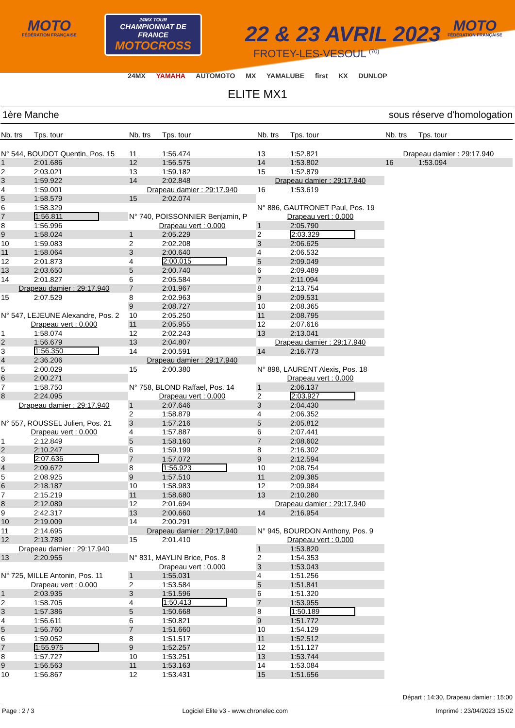MOTO
FÉDÉRATION FRANÇAISE
24MX TOUR
CHAMPIONNAT DE FRANCE
MOTOCROSS
22 & 23 AVRIL 2023
FROTEY-LES-VESOUL <sup>(70)</sup>
MOTO
FÉDÉRATION FRANÇAISE
24MX YAMAHA AUTOMOTO MX YAMALUBE first KX DUNLOP
ELITE MX1
1ère Manche sous réserve d'homologation
Nb. trs Tps. tour
| N° 544, BOUDOT Quentin, Pos. 15 | |
| 1 | 2:01.686 |
| 2 | 2:03.021 |
| 3 | 1:59.922 |
| 4 | 1:59.001 |
| 5 | 1:58.579 |
| 6 | 1:58.329 |
| 7 | 1:56.811 |
| 8 | 1:56.996 |
| 9 | 1:58.024 |
| 10 | 1:59.083 |
| 11 | 1:58.064 |
| 12 | 2:01.873 |
| 13 | 2:03.650 |
| 14 | 2:01.827 |
| Drapeau damier : 29:17.940 | |
| 15 | 2:07.529 |
| N° 547, LEJEUNE Alexandre, Pos. 2 | |
| Drapeau vert : 0.000 | |
| 1 | 1:58.074 |
| 2 | 1:56.679 |
| 3 | 1:56.350 |
| 4 | 2:36.206 |
| 5 | 2:00.029 |
| 6 | 2:00.271 |
| 7 | 1:58.750 |
| 8 | 2:24.095 |
| Drapeau damier : 29:17.940 | |
| N° 557, ROUSSEL Julien, Pos. 21 | |
| Drapeau vert : 0.000 | |
| 1 | 2:12.849 |
| 2 | 2:10.247 |
| 3 | 2:07.636 |
| 4 | 2:09.672 |
| 5 | 2:08.925 |
| 6 | 2:18.187 |
| 7 | 2:15.219 |
| 8 | 2:12.089 |
| 9 | 2:42.317 |
| 10 | 2:19.009 |
| 11 | 2:14.695 |
| 12 | 2:13.789 |
| Drapeau damier : 29:17.940 | |
| 13 | 2:20.955 |
| N° 725, MILLE Antonin, Pos. 11 | |
| Drapeau vert : 0.000 | |
| 1 | 2:03.935 |
| 2 | 1:58.705 |
| 3 | 1:57.386 |
| 4 | 1:56.611 |
| 5 | 1:56.760 |
| 6 | 1:59.052 |
| 7 | 1:55.975 |
| 8 | 1:57.727 |
| 9 | 1:56.563 |
| 10 | 1:56.867 |
Nb. trs Tps. tour
| 11 | 1:56.474 |
| 12 | 1:56.575 |
| 13 | 1:59.182 |
| 14 | 2:02.848 |
| Drapeau damier : 29:17.940 | |
| 15 | 2:02.074 |
| N° 740, POISSONNIER Benjamin, P | |
| Drapeau vert : 0.000 | |
| 1 | 2:05.229 |
| 2 | 2:02.208 |
| 3 | 2:00.640 |
| 4 | 2:00.015 |
| 5 | 2:00.740 |
| 6 | 2:05.584 |
| 7 | 2:01.967 |
| 8 | 2:02.963 |
| 9 | 2:08.727 |
| 10 | 2:05.250 |
| 11 | 2:05.955 |
| 12 | 2:02.243 |
| 13 | 2:04.807 |
| 14 | 2:00.591 |
| Drapeau damier : 29:17.940 | |
| 15 | 2:00.380 |
| N° 758, BLOND Raffael, Pos. 14 | |
| Drapeau vert : 0.000 | |
| 1 | 2:07.646 |
| 2 | 1:58.879 |
| 3 | 1:57.216 |
| 4 | 1:57.887 |
| 5 | 1:58.160 |
| 6 | 1:59.199 |
| 7 | 1:57.072 |
| 8 | 1:56.923 |
| 9 | 1:57.510 |
| 10 | 1:58.983 |
| 11 | 1:58.680 |
| 12 | 2:01.694 |
| 13 | 2:00.660 |
| 14 | 2:00.291 |
| Drapeau damier : 29:17.940 | |
| 15 | 2:01.410 |
| N° 831, MAYLIN Brice, Pos. 8 | |
| Drapeau vert : 0.000 | |
| 1 | 1:55.031 |
| 2 | 1:53.584 |
| 3 | 1:51.596 |
| 4 | 1:50.413 |
| 5 | 1:50.668 |
| 6 | 1:50.821 |
| 7 | 1:51.660 |
| 8 | 1:51.517 |
| 9 | 1:52.257 |
| 10 | 1:53.251 |
| 11 | 1:53.163 |
| 12 | 1:53.431 |
Nb. trs Tps. tour
| 13 | 1:52.821 |
| 14 | 1:53.802 |
| 15 | 1:52.879 |
| Drapeau damier : 29:17.940 | |
| 16 | 1:53.619 |
| N° 886, GAUTRONET Paul, Pos. 19 | |
| Drapeau vert : 0.000 | |
| 1 | 2:05.790 |
| 2 | 2:03.329 |
| 3 | 2:06.625 |
| 4 | 2:06.532 |
| 5 | 2:09.049 |
| 6 | 2:09.489 |
| 7 | 2:11.094 |
| 8 | 2:13.754 |
| 9 | 2:09.531 |
| 10 | 2:08.365 |
| 11 | 2:08.795 |
| 12 | 2:07.616 |
| 13 | 2:13.041 |
| Drapeau damier : 29:17.940 | |
| 14 | 2:16.773 |
| N° 898, LAURENT Alexis, Pos. 18 | |
| Drapeau vert : 0.000 | |
| 1 | 2:06.137 |
| 2 | 2:03.927 |
| 3 | 2:04.430 |
| 4 | 2:06.352 |
| 5 | 2:05.812 |
| 6 | 2:07.441 |
| 7 | 2:08.602 |
| 8 | 2:16.302 |
| 9 | 2:12.594 |
| 10 | 2:08.754 |
| 11 | 2:09.385 |
| 12 | 2:09.984 |
| 13 | 2:10.280 |
| Drapeau damier : 29:17.940 | |
| 14 | 2:16.954 |
| N° 945, BOURDON Anthony, Pos. 9 | |
| Drapeau vert : 0.000 | |
| 1 | 1:53.820 |
| 2 | 1:54.353 |
| 3 | 1:53.043 |
| 4 | 1:51.256 |
| 5 | 1:51.841 |
| 6 | 1:51.320 |
| 7 | 1:53.955 |
| 8 | 1:50.189 |
| 9 | 1:51.772 |
| 10 | 1:54.129 |
| 11 | 1:52.512 |
| 12 | 1:51.127 |
| 13 | 1:53.744 |
| 14 | 1:53.084 |
| 15 | 1:51.656 |
Nb. trs Tps. tour
| Drapeau damier : 29:17.940 | |
| 16 | 1:53.094 |
Départ : 14:30, Drapeau damier : 15:00
Page : 2 / 3 Logiciel Elite v3 - www.chronelec.com Imprimé : 23/04/2023 15:02